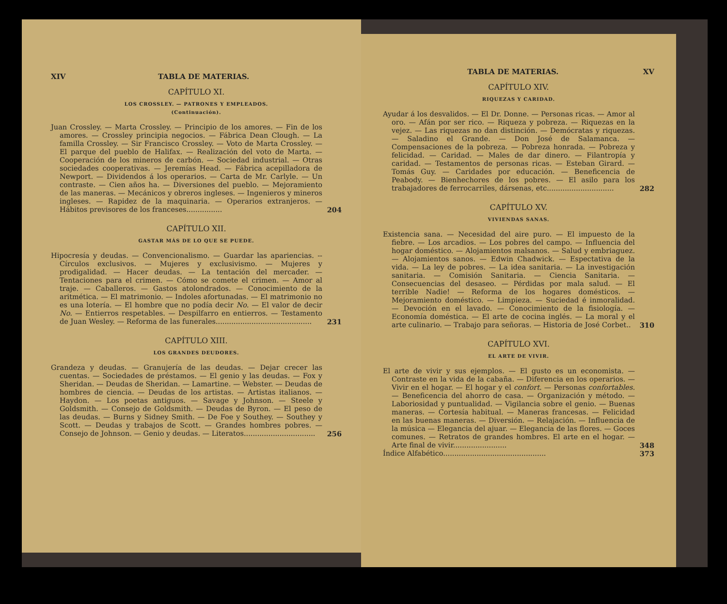XIV TABLA DE MATERIAS.
CAPÍTULO XI.
LOS CROSSLEY. — PATRONES Y EMPLEADOS.
(Continuación).
Juan Crossley. — Marta Crossley. — Principio de los amores. — Fin de los amores. — Crossley principia negocios. — Fábrica Dean Clough. — La familla Crossley. — Sir Francisco Crossley. — Voto de Marta Crossley. — El parque del pueblo de Halifax. — Realización del voto de Marta. — Cooperación de los mineros de carbón. — Sociedad industrial. — Otras sociedades cooperativas. — Jeremías Head. — Fábrica acepilladora de Newport. — Dividendos á los operarios. — Carta de Mr. Carlyle. — Un contraste. — Cien años ha. — Diversiones del pueblo. — Mejoramiento de las maneras. — Mecánicos y obreros ingleses. — Ingenieros y mineros ingleses. — Rapidez de la maquinaria. — Operarios extranjeros. — Hábitos previsores de los franceses................
204
CAPÍTULO XII.
GASTAR MÁS DE LO QUE SE PUEDE.
Hipocresía y deudas. — Convencionalismo. — Guardar las apariencias. -- Círculos exclusivos. — Mujeres y exclusivismo. — Mujeres y prodigalidad. — Hacer deudas. — La tentación del mercader. — Tentaciones para el crimen. — Cómo se comete el crimen. — Amor al traje. — Caballeros. — Gastos atolondrados. — Conocimiento de la aritmética. — El matrimonio. — Indoles afortunadas. — El matrimonio no es una lotería. — El hombre que no podía decir No. — El valor de decir No. — Entierros respetables. — Despilfarro en entierros. — Testamento de Juan Wesley. — Reforma de las funerales...........................................
231
CAPÍTULO XIII.
LOS GRANDES DEUDORES.
Grandeza y deudas. — Granujería de las deudas. — Dejar crecer las cuentas. — Sociedades de préstamos. — El genio y las deudas. — Fox y Sheridan. — Deudas de Sheridan. — Lamartine. — Webster. — Deudas de hombres de ciencia. — Deudas de los artistas. — Artistas italianos. — Haydon. — Los poetas antiguos. — Savage y Johnson. — Steele y Goldsmith. — Consejo de Goldsmith. — Deudas de Byron. — El peso de las deudas. — Burns y Sidney Smith. — De Foe y Southey. — Southey y Scott. — Deudas y trabajos de Scott. — Grandes hombres pobres. — Consejo de Johnson. — Genio y deudas. — Literatos................................
256
TABLA DE MATERIAS. XV
CAPÍTULO XIV.
RIQUEZAS Y CARIDAD.
Ayudar á los desvalidos. — El Dr. Donne. — Personas ricas. — Amor al oro. — Afán por ser rico. — Riqueza y pobreza. — Riquezas en la vejez. — Las riquezas no dan distinción. — Demócratas y riquezas. — Saladino el Grande. — Don José de Salamanca. — Compensaciones de la pobreza. — Pobreza honrada. — Pobreza y felicidad. — Caridad. — Males de dar dinero. — Filantropía y caridad. — Testamentos de personas ricas. — Esteban Girard. — Tomás Guy. — Caridades por educación. — Beneficencia de Peabody. — Bienhechores de los pobres. — El asilo para los trabajadores de ferrocarriles, dársenas, etc..............................
282
CAPÍTULO XV.
VIVIENDAS SANAS.
Existencia sana. — Necesidad del aire puro. — El impuesto de la fiebre. — Los arcadios. — Los pobres del campo. — Influencia del hogar doméstico. — Alojamientos malsanos. — Salud y embriaguez. — Alojamientos sanos. — Edwin Chadwick. — Espectativa de la vida. — La ley de pobres. — La idea sanitaria. — La investigación sanitaria. — Comisión Sanitaria. — Ciencia Sanitaria. — Consecuencias del desaseo. — Pérdidas por mala salud. — El terrible Nadie! — Reforma de los hogares domésticos. — Mejoramiento doméstico. — Limpieza. — Suciedad é inmoralidad. — Devoción en el lavado. — Conocimiento de la fisiología. — Economía doméstica. — El arte de cocina inglés. — La moral y el arte culinario. — Trabajo para señoras. — Historia de José Corbet..
310
CAPÍTULO XVI.
EL ARTE DE VIVIR.
El arte de vivir y sus ejemplos. — El gusto es un economista. — Contraste en la vida de la cabaña. — Diferencia en los operarios. — Vivir en el hogar. — El hogar y el confort. — Personas confortables. — Beneficencia del ahorro de casa. — Organización y método. — Laboriosidad y puntualidad. — Vigilancia sobre el genio. — Buenas maneras. — Cortesía habitual. — Maneras francesas. — Felicidad en las buenas maneras. — Diversión. — Relajación. — Influencia de la música — Elegancia del ajuar. — Elegancia de las flores. — Goces comunes. — Retratos de grandes hombres. El arte en el hogar. — Arte final de vivir........................
348
Índice Alfabético..............................................
373